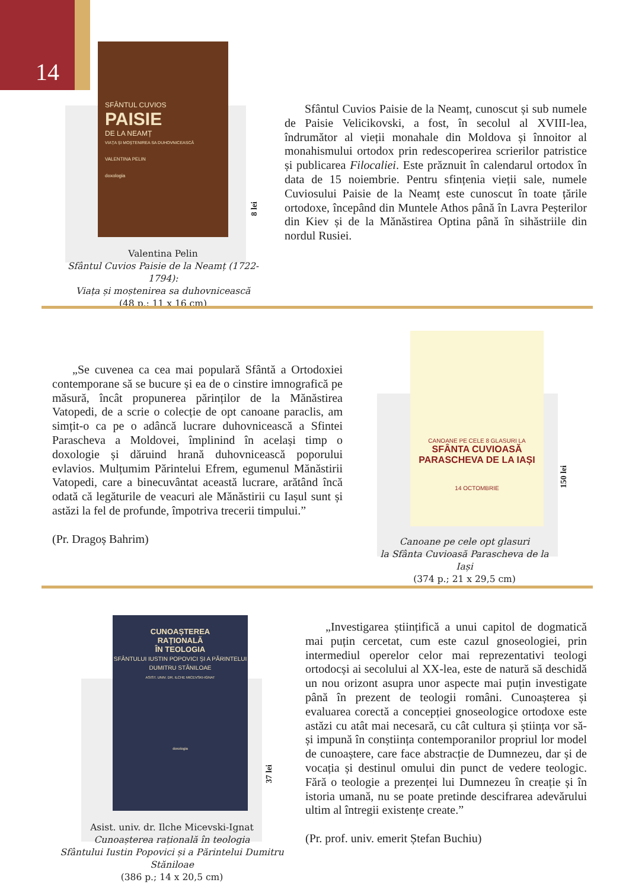14
SFÂNTUL CUVIOS
PAISIE
DE LA NEAMȚ
VIAȚA ȘI MOȘTENIREA SA DUHOVNICEASCĂ
VALENTINA PELIN
doxologia
8 lei
Valentina Pelin
Sfântul Cuvios Paisie de la Neamț (1722-1794):
Viața și moștenirea sa duhovnicească
(48 p.; 11 x 16 cm)
Sfântul Cuvios Paisie de la Neamț, cunoscut și sub numele de Paisie Velicikovski, a fost, în secolul al XVIII-lea, îndrumător al vieții monahale din Moldova și înnoitor al monahismului ortodox prin redescoperirea scrierilor patristice și publicarea Filocaliei. Este prăznuit în calendarul ortodox în data de 15 noiembrie. Pentru sfințenia vieții sale, numele Cuviosului Paisie de la Neamț este cunoscut în toate țările ortodoxe, începând din Muntele Athos până în Lavra Peșterilor din Kiev și de la Mănăstirea Optina până în sihăstriile din nordul Rusiei.
„Se cuvenea ca cea mai populară Sfântă a Ortodoxiei contemporane să se bucure și ea de o cinstire imnografică pe măsură, încât propunerea părinților de la Mănăstirea Vatopedi, de a scrie o colecție de opt canoane paraclis, am simțit-o ca pe o adâncă lucrare duhovnicească a Sfintei Parascheva a Moldovei, împlinind în același timp o doxologie și dăruind hrană duhovnicească poporului evlavios. Mulțumim Părintelui Efrem, egumenul Mănăstirii Vatopedi, care a binecuvântat această lucrare, arătând încă odată că legăturile de veacuri ale Mănăstirii cu Iașul sunt și astăzi la fel de profunde, împotriva trecerii timpului.”
(Pr. Dragoș Bahrim)
CANOANE PE CELE 8 GLASURI LA
SFÂNTA CUVIOASĂ
PARASCHEVA DE LA IAȘI
14 OCTOMBRIE
150 lei
Canoane pe cele opt glasuri
la Sfânta Cuvioasă Parascheva de la Iași
(374 p.; 21 x 29,5 cm)
CUNOAȘTEREA
RAȚIONALĂ
ÎN TEOLOGIA
SFÂNTULUI IUSTIN POPOVICI ȘI A PĂRINTELUI DUMITRU STĂNILOAE
ASIST. UNIV. DR. ILCHE MICEVSKI-IGNAT
doxologia
37 lei
Asist. univ. dr. Ilche Micevski-Ignat
Cunoașterea rațională în teologia
Sfântului Iustin Popovici și a Părintelui Dumitru Stăniloae
(386 p.; 14 x 20,5 cm)
„Investigarea științifică a unui capitol de dogmatică mai puțin cercetat, cum este cazul gnoseologiei, prin intermediul operelor celor mai reprezentativi teologi ortodocși ai secolului al XX-lea, este de natură să deschidă un nou orizont asupra unor aspecte mai puțin investigate până în prezent de teologii români. Cunoașterea și evaluarea corectă a concepției gnoseologice ortodoxe este astăzi cu atât mai necesară, cu cât cultura și știința vor să-și impună în conștiința contemporanilor propriul lor model de cunoaștere, care face abstracție de Dumnezeu, dar și de vocația și destinul omului din punct de vedere teologic. Fără o teologie a prezenței lui Dumnezeu în creație și în istoria umană, nu se poate pretinde descifrarea adevărului ultim al întregii existențe create.”
(Pr. prof. univ. emerit Ștefan Buchiu)